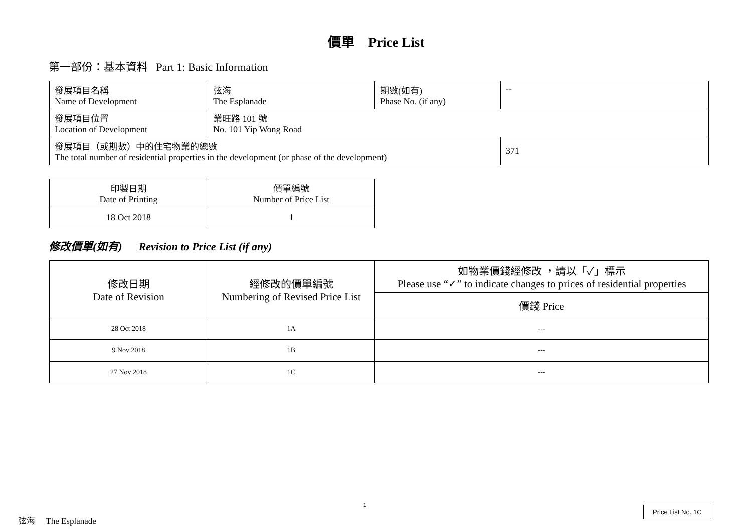價單 Price List
第一部份：基本資料 Part 1: Basic Information
| 發展項目名稱 Name of Development | 弦海 The Esplanade | 期數(如有) Phase No. (if any) | -- |
| 發展項目位置 Location of Development | 業旺路 101 號 No. 101 Yip Wong Road | | |
| 發展項目（或期數）中的住宅物業的總數 The total number of residential properties in the development (or phase of the development) | | | 371 |
| 印製日期 Date of Printing | 價單編號 Number of Price List |
| 18 Oct 2018 | 1 |
修改價單(如有) Revision to Price List (if any)
| 修改日期 Date of Revision | 經修改的價單編號 Numbering of Revised Price List | 如物業價錢經修改 ，請以「✓」標示 Please use “✓” to indicate changes to prices of residential properties |
| --- | --- | --- |
| | | 價錢 Price |
| 28 Oct 2018 | 1A | --- |
| 9 Nov 2018 | 1B | --- |
| 27 Nov 2018 | 1C | --- |
1
弦海 The Esplanade
Price List No. 1C